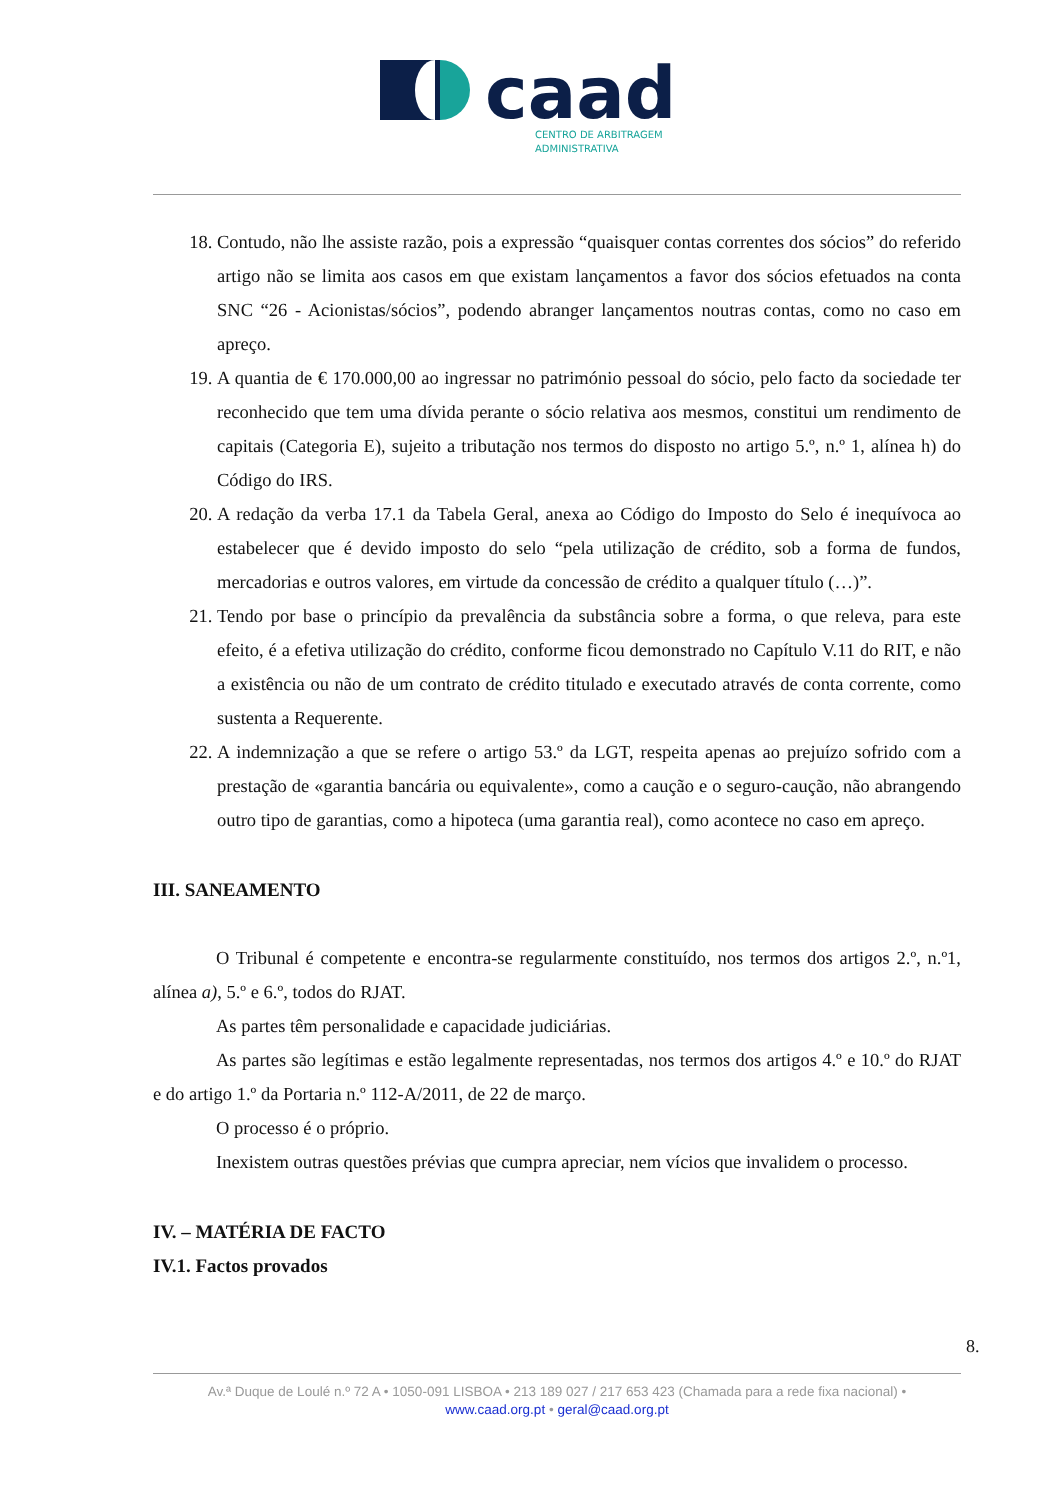caad
CENTRO DE ARBITRAGEM
ADMINISTRATIVA
18. Contudo, não lhe assiste razão, pois a expressão “quaisquer contas correntes dos sócios” do referido artigo não se limita aos casos em que existam lançamentos a favor dos sócios efetuados na conta SNC “26 - Acionistas/sócios”, podendo abranger lançamentos noutras contas, como no caso em apreço.
19. A quantia de € 170.000,00 ao ingressar no património pessoal do sócio, pelo facto da sociedade ter reconhecido que tem uma dívida perante o sócio relativa aos mesmos, constitui um rendimento de capitais (Categoria E), sujeito a tributação nos termos do disposto no artigo 5.º, n.º 1, alínea h) do Código do IRS.
20. A redação da verba 17.1 da Tabela Geral, anexa ao Código do Imposto do Selo é inequívoca ao estabelecer que é devido imposto do selo “pela utilização de crédito, sob a forma de fundos, mercadorias e outros valores, em virtude da concessão de crédito a qualquer título (…)”.
21. Tendo por base o princípio da prevalência da substância sobre a forma, o que releva, para este efeito, é a efetiva utilização do crédito, conforme ficou demonstrado no Capítulo V.11 do RIT, e não a existência ou não de um contrato de crédito titulado e executado através de conta corrente, como sustenta a Requerente.
22. A indemnização a que se refere o artigo 53.º da LGT, respeita apenas ao prejuízo sofrido com a prestação de «garantia bancária ou equivalente», como a caução e o seguro-caução, não abrangendo outro tipo de garantias, como a hipoteca (uma garantia real), como acontece no caso em apreço.
III. SANEAMENTO
O Tribunal é competente e encontra-se regularmente constituído, nos termos dos artigos 2.º, n.º1, alínea a), 5.º e 6.º, todos do RJAT.
As partes têm personalidade e capacidade judiciárias.
As partes são legítimas e estão legalmente representadas, nos termos dos artigos 4.º e 10.º do RJAT e do artigo 1.º da Portaria n.º 112-A/2011, de 22 de março.
O processo é o próprio.
Inexistem outras questões prévias que cumpra apreciar, nem vícios que invalidem o processo.
IV. – MATÉRIA DE FACTO
IV.1. Factos provados
8.
Av.ª Duque de Loulé n.º 72 A • 1050-091 LISBOA • 213 189 027 / 217 653 423 (Chamada para a rede fixa nacional) •
www.caad.org.pt • geral@caad.org.pt